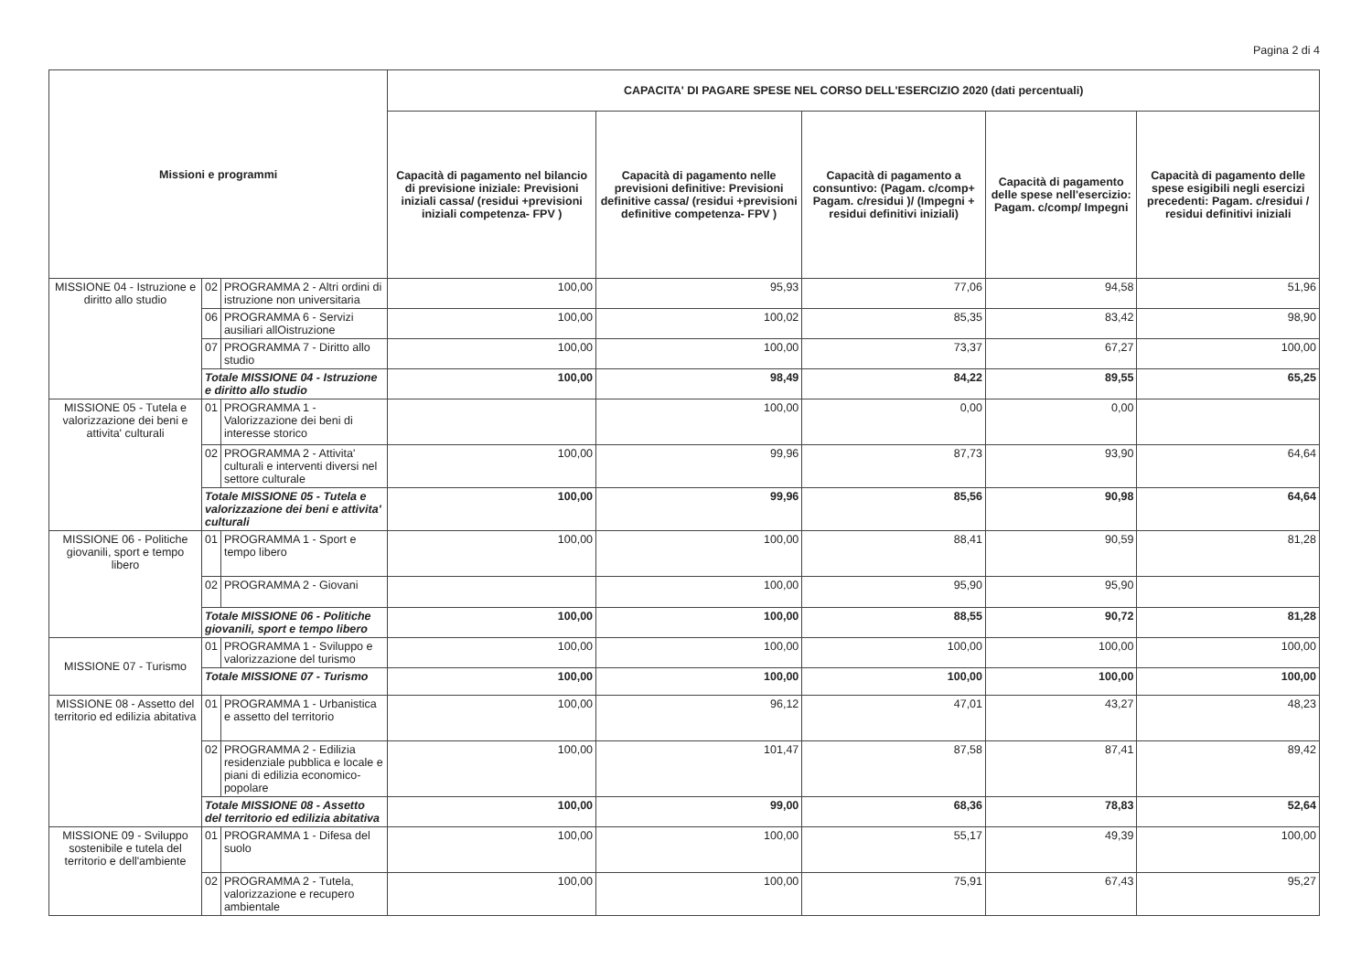Pagina 2 di 4
| Missioni e programmi | | | CAPACITA' DI PAGARE SPESE NEL CORSO DELL'ESERCIZIO 2020 (dati percentuali) | | | | |
| --- | --- | --- | --- | --- | --- | --- | --- |
| | | | Capacità di pagamento nel bilancio di previsione iniziale: Previsioni iniziali cassa/ (residui +previsioni iniziali competenza- FPV ) | Capacità di pagamento nelle previsioni definitive: Previsioni definitive cassa/ (residui +previsioni definitive competenza- FPV ) | Capacità di pagamento a consuntivo: (Pagam. c/comp+ Pagam. c/residui )/ (Impegni + residui definitivi iniziali) | Capacità di pagamento delle spese nell'esercizio: Pagam. c/comp/ Impegni | Capacità di pagamento delle spese esigibili negli esercizi precedenti: Pagam. c/residui / residui definitivi iniziali |
| MISSIONE 04 - Istruzione e diritto allo studio | 02 | PROGRAMMA 2 - Altri ordini di istruzione non universitaria | 100,00 | 95,93 | 77,06 | 94,58 | 51,96 |
| | 06 | PROGRAMMA 6 - Servizi ausiliari allOistruzione | 100,00 | 100,02 | 85,35 | 83,42 | 98,90 |
| | 07 | PROGRAMMA 7 - Diritto allo studio | 100,00 | 100,00 | 73,37 | 67,27 | 100,00 |
| | Totale MISSIONE 04 - Istruzione e diritto allo studio | | 100,00 | 98,49 | 84,22 | 89,55 | 65,25 |
| MISSIONE 05 - Tutela e valorizzazione dei beni e attivita' culturali | 01 | PROGRAMMA 1 - Valorizzazione dei beni di interesse storico | | 100,00 | 0,00 | 0,00 | |
| | 02 | PROGRAMMA 2 - Attivita' culturali e interventi diversi nel settore culturale | 100,00 | 99,96 | 87,73 | 93,90 | 64,64 |
| | Totale MISSIONE 05 - Tutela e valorizzazione dei beni e attivita' culturali | | 100,00 | 99,96 | 85,56 | 90,98 | 64,64 |
| MISSIONE 06 - Politiche giovanili, sport e tempo libero | 01 | PROGRAMMA 1 - Sport e tempo libero | 100,00 | 100,00 | 88,41 | 90,59 | 81,28 |
| | 02 | PROGRAMMA 2 - Giovani | | 100,00 | 95,90 | 95,90 | |
| | Totale MISSIONE 06 - Politiche giovanili, sport e tempo libero | | 100,00 | 100,00 | 88,55 | 90,72 | 81,28 |
| MISSIONE 07 - Turismo | 01 | PROGRAMMA 1 - Sviluppo e valorizzazione del turismo | 100,00 | 100,00 | 100,00 | 100,00 | 100,00 |
| | Totale MISSIONE 07 - Turismo | | 100,00 | 100,00 | 100,00 | 100,00 | 100,00 |
| MISSIONE 08 - Assetto del territorio ed edilizia abitativa | 01 | PROGRAMMA 1 - Urbanistica e assetto del territorio | 100,00 | 96,12 | 47,01 | 43,27 | 48,23 |
| | 02 | PROGRAMMA 2 - Edilizia residenziale pubblica e locale e piani di edilizia economico-popolare | 100,00 | 101,47 | 87,58 | 87,41 | 89,42 |
| | Totale MISSIONE 08 - Assetto del territorio ed edilizia abitativa | | 100,00 | 99,00 | 68,36 | 78,83 | 52,64 |
| MISSIONE 09 - Sviluppo sostenibile e tutela del territorio e dell'ambiente | 01 | PROGRAMMA 1 - Difesa del suolo | 100,00 | 100,00 | 55,17 | 49,39 | 100,00 |
| | 02 | PROGRAMMA 2 - Tutela, valorizzazione e recupero ambientale | 100,00 | 100,00 | 75,91 | 67,43 | 95,27 |